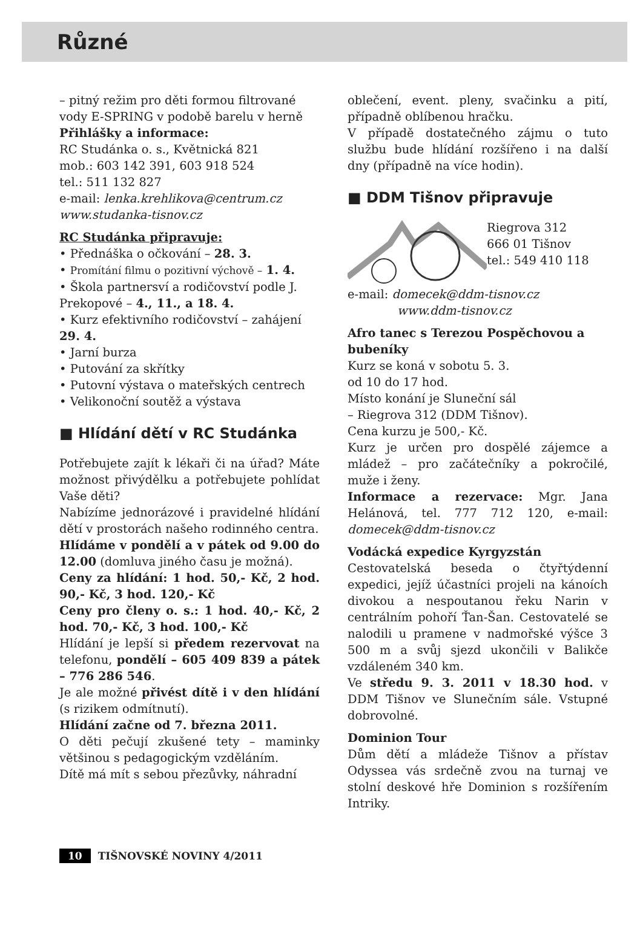Různé
– pitný režim pro děti formou filtrované vody E-SPRING v podobě barelu v herně
Přihlášky a informace:
RC Studánka o. s., Květnická 821
mob.: 603 142 391, 603 918 524
tel.: 511 132 827
e-mail: lenka.krehlikova@centrum.cz
www.studanka-tisnov.cz
RC Studánka připravuje:
• Přednáška o očkování – 28. 3.
• Promítání filmu o pozitivní výchově – 1. 4.
• Škola partnersví a rodičovství podle J. Prekopové – 4., 11., a 18. 4.
• Kurz efektivního rodičovství – zahájení 29. 4.
• Jarní burza
• Putování za skřítky
• Putovní výstava o mateřských centrech
• Velikonoční soutěž a výstava
■ Hlídání dětí v RC Studánka
Potřebujete zajít k lékaři či na úřad? Máte možnost přivýdělku a potřebujete pohlídat Vaše děti?
Nabízíme jednorázové i pravidelné hlídání dětí v prostorách našeho rodinného centra.
Hlídáme v pondělí a v pátek od 9.00 do 12.00 (domluva jiného času je možná).
Ceny za hlídání: 1 hod. 50,- Kč, 2 hod. 90,- Kč, 3 hod. 120,- Kč
Ceny pro členy o. s.: 1 hod. 40,- Kč, 2 hod. 70,- Kč, 3 hod. 100,- Kč
Hlídání je lepší si předem rezervovat na telefonu, pondělí – 605 409 839 a pátek – 776 286 546.
Je ale možné přivést dítě i v den hlídání (s rizikem odmítnutí).
Hlídání začne od 7. března 2011.
O děti pečují zkušené tety – maminky většinou s pedagogickým vzděláním.
Dítě má mít s sebou přezůvky, náhradní
oblečení, event. pleny, svačinku a pití, případně oblíbenou hračku.
V případě dostatečného zájmu o tuto službu bude hlídání rozšířeno i na další dny (případně na více hodin).
■ DDM Tišnov připravuje
Riegrova 312
666 01 Tišnov
tel.: 549 410 118
e-mail: domecek@ddm-tisnov.cz
www.ddm-tisnov.cz
Afro tanec s Terezou Pospěchovou a bubeníky
Kurz se koná v sobotu 5. 3.
od 10 do 17 hod.
Místo konání je Sluneční sál
– Riegrova 312 (DDM Tišnov).
Cena kurzu je 500,- Kč.
Kurz je určen pro dospělé zájemce a mládež – pro začátečníky a pokročilé, muže i ženy.
Informace a rezervace: Mgr. Jana Helánová, tel. 777 712 120, e-mail: domecek@ddm-tisnov.cz
Vodácká expedice Kyrgyzstán
Cestovatelská beseda o čtyřtýdenní expedici, jejíž účastníci projeli na kánoích divokou a nespoutanou řeku Narin v centrálním pohoří Ťan-Šan. Cestovatelé se nalodili u pramene v nadmořské výšce 3 500 m a svůj sjezd ukončili v Balikče vzdáleném 340 km.
Ve středu 9. 3. 2011 v 18.30 hod. v DDM Tišnov ve Slunečním sále. Vstupné dobrovolné.
Dominion Tour
Dům dětí a mládeže Tišnov a přístav Odyssea vás srdečně zvou na turnaj ve stolní deskové hře Dominion s rozšířením Intriky.
10 TIŠNOVSKÉ NOVINY 4/2011